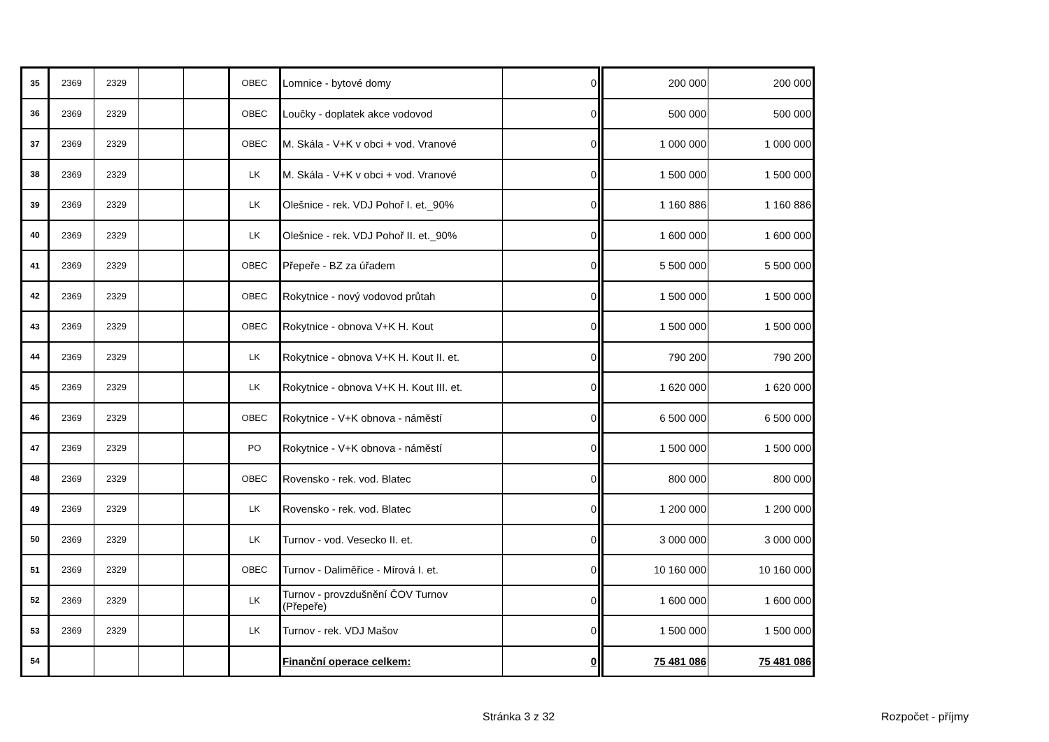| 35 | 2369 | 2329 | | | OBEC | Lomnice - bytové domy | 0 | 200 000 | 200 000 |
| 36 | 2369 | 2329 | | | OBEC | Loučky - doplatek akce vodovod | 0 | 500 000 | 500 000 |
| 37 | 2369 | 2329 | | | OBEC | M. Skála - V+K v obci + vod. Vranové | 0 | 1 000 000 | 1 000 000 |
| 38 | 2369 | 2329 | | | LK | M. Skála - V+K v obci + vod. Vranové | 0 | 1 500 000 | 1 500 000 |
| 39 | 2369 | 2329 | | | LK | Olešnice - rek. VDJ Pohoř I. et._90% | 0 | 1 160 886 | 1 160 886 |
| 40 | 2369 | 2329 | | | LK | Olešnice - rek. VDJ Pohoř II. et._90% | 0 | 1 600 000 | 1 600 000 |
| 41 | 2369 | 2329 | | | OBEC | Přepeře - BZ za úřadem | 0 | 5 500 000 | 5 500 000 |
| 42 | 2369 | 2329 | | | OBEC | Rokytnice - nový vodovod průtah | 0 | 1 500 000 | 1 500 000 |
| 43 | 2369 | 2329 | | | OBEC | Rokytnice - obnova V+K H. Kout | 0 | 1 500 000 | 1 500 000 |
| 44 | 2369 | 2329 | | | LK | Rokytnice - obnova V+K H. Kout II. et. | 0 | 790 200 | 790 200 |
| 45 | 2369 | 2329 | | | LK | Rokytnice - obnova V+K H. Kout III. et. | 0 | 1 620 000 | 1 620 000 |
| 46 | 2369 | 2329 | | | OBEC | Rokytnice - V+K obnova - náměstí | 0 | 6 500 000 | 6 500 000 |
| 47 | 2369 | 2329 | | | PO | Rokytnice - V+K obnova - náměstí | 0 | 1 500 000 | 1 500 000 |
| 48 | 2369 | 2329 | | | OBEC | Rovensko - rek. vod. Blatec | 0 | 800 000 | 800 000 |
| 49 | 2369 | 2329 | | | LK | Rovensko - rek. vod. Blatec | 0 | 1 200 000 | 1 200 000 |
| 50 | 2369 | 2329 | | | LK | Turnov - vod. Vesecko II. et. | 0 | 3 000 000 | 3 000 000 |
| 51 | 2369 | 2329 | | | OBEC | Turnov - Daliměřice - Mírová I. et. | 0 | 10 160 000 | 10 160 000 |
| 52 | 2369 | 2329 | | | LK | Turnov - provzdušnění ČOV Turnov (Přepeře) | 0 | 1 600 000 | 1 600 000 |
| 53 | 2369 | 2329 | | | LK | Turnov - rek. VDJ Mašov | 0 | 1 500 000 | 1 500 000 |
| 54 | | | | | | Finanční operace celkem: | 0 | 75 481 086 | 75 481 086 |
Stránka 3 z 32 Rozpočet - příjmy